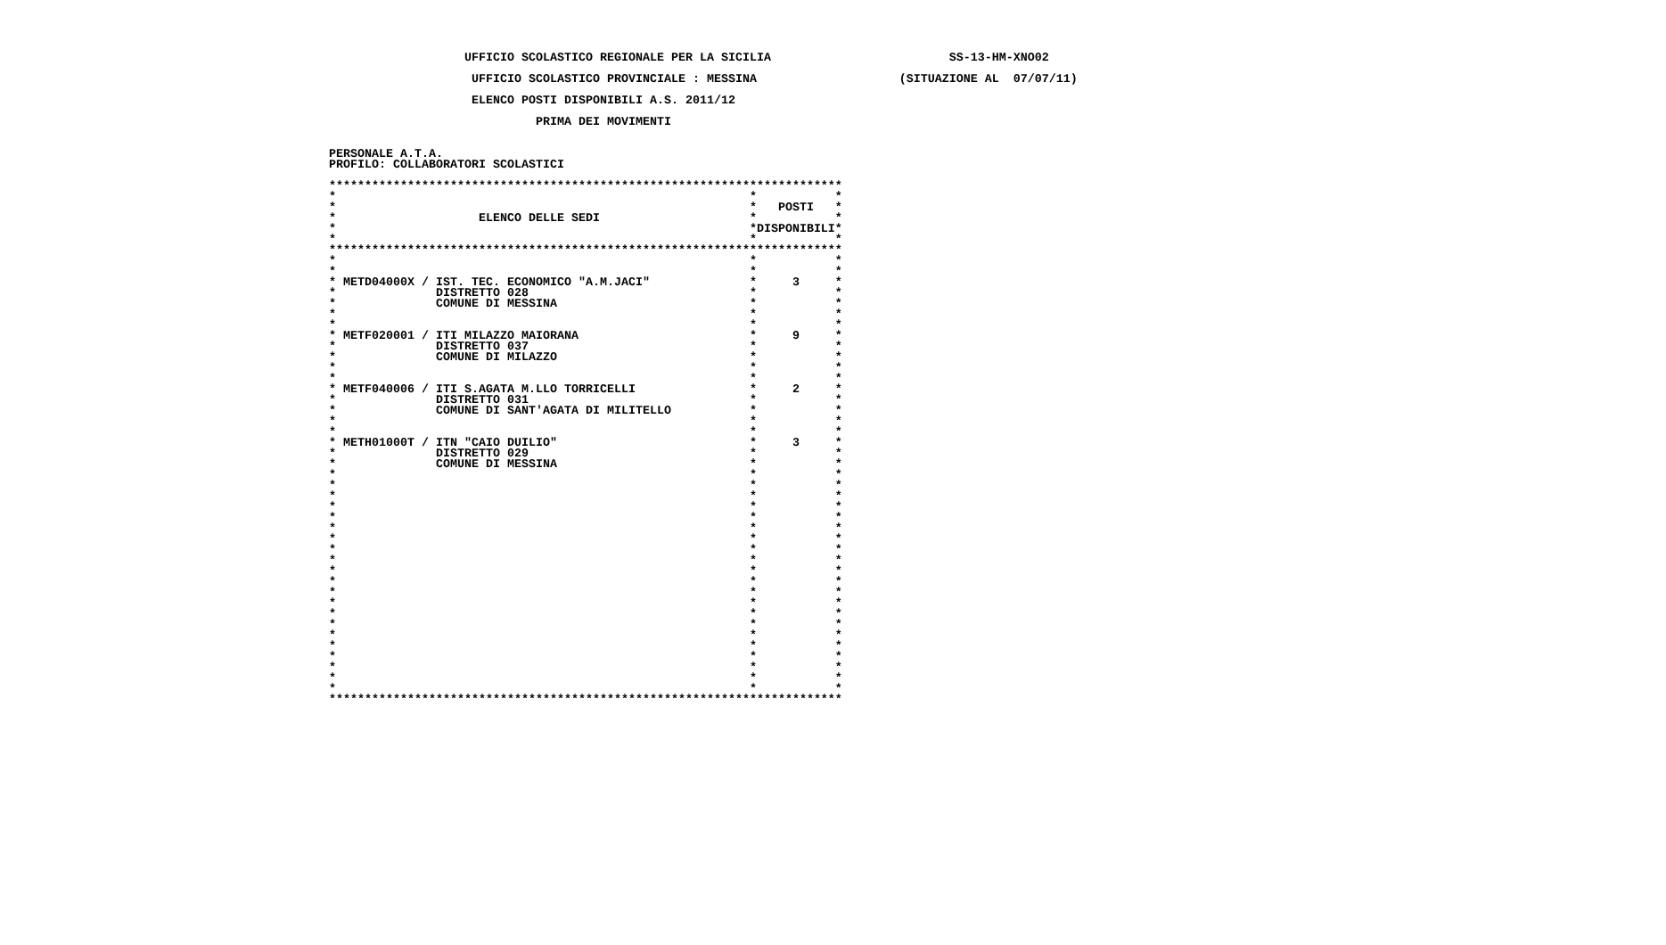UFFICIO SCOLASTICO REGIONALE PER LA SICILIA                         SS-13-HM-XNO02

                    UFFICIO SCOLASTICO PROVINCIALE : MESSINA                    (SITUAZIONE AL  07/07/11)

                    ELENCO POSTI DISPONIBILI A.S. 2011/12

                             PRIMA DEI MOVIMENTI


PERSONALE A.T.A.
PROFILO: COLLABORATORI SCOLASTICI

************************************************************************
*                                                          *           *
*                                                          *   POSTI   *
*                    ELENCO DELLE SEDI                     *           *
*                                                          *DISPONIBILI*
*                                                          *           *
************************************************************************
*                                                          *           *
*                                                          *           *
* METD04000X / IST. TEC. ECONOMICO "A.M.JACI"              *     3     *
*              DISTRETTO 028                               *           *
*              COMUNE DI MESSINA                           *           *
*                                                          *           *
*                                                          *           *
* METF020001 / ITI MILAZZO MAIORANA                        *     9     *
*              DISTRETTO 037                               *           *
*              COMUNE DI MILAZZO                           *           *
*                                                          *           *
*                                                          *           *
* METF040006 / ITI S.AGATA M.LLO TORRICELLI                *     2     *
*              DISTRETTO 031                               *           *
*              COMUNE DI SANT'AGATA DI MILITELLO           *           *
*                                                          *           *
*                                                          *           *
* METH01000T / ITN "CAIO DUILIO"                           *     3     *
*              DISTRETTO 029                               *           *
*              COMUNE DI MESSINA                           *           *
*                                                          *           *
*                                                          *           *
*                                                          *           *
*                                                          *           *
*                                                          *           *
*                                                          *           *
*                                                          *           *
*                                                          *           *
*                                                          *           *
*                                                          *           *
*                                                          *           *
*                                                          *           *
*                                                          *           *
*                                                          *           *
*                                                          *           *
*                                                          *           *
*                                                          *           *
*                                                          *           *
*                                                          *           *
*                                                          *           *
*                                                          *           *
************************************************************************